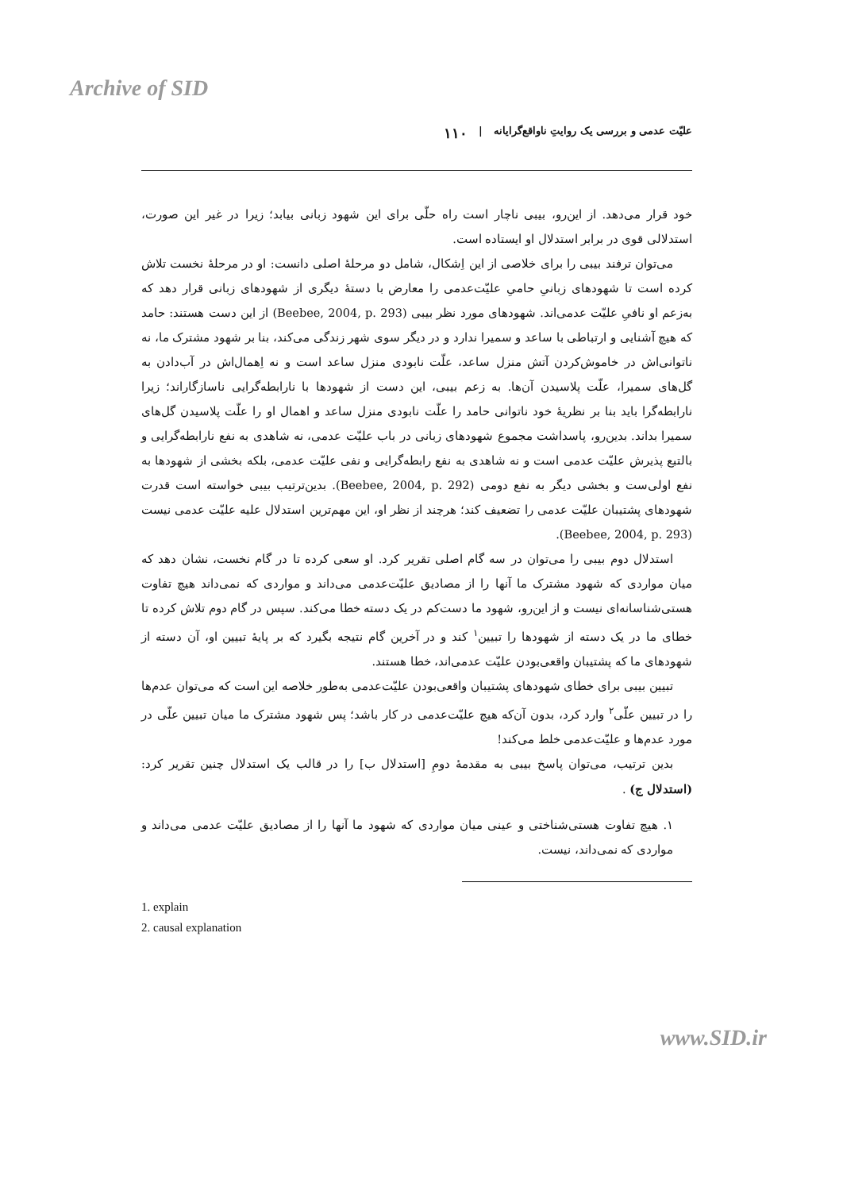Archive of SID
علیّت عدمی و بررسی یک روایتِ ناواقع‌گرایانه | ۱۱۰
خود قرار می‌دهد. از این‌رو، بیبی ناچار است راه حلّی برای این شهود زبانی بیابد؛ زیرا در غیر این صورت، استدلالی قوی در برابر استدلال او ایستاده است.
می‌توان ترفند بیبی را برای خلاصی از این اِشکال، شامل دو مرحلهٔ اصلی دانست: او در مرحلهٔ نخست تلاش کرده است تا شهودهای زبانیِ حامیِ علیّت‌عدمی را معارض با دستهٔ دیگری از شهودهای زبانی قرار دهد که به‌زعم او نافیِ علیّت عدمی‌اند. شهودهای مورد نظر بیبی (Beebee, 2004, p. 293) از این دست هستند: حامد که هیچ آشنایی و ارتباطی با ساعد و سمیرا ندارد و در دیگر سوی شهر زندگی می‌کند، بنا بر شهود مشترک ما، نه ناتوانی‌اش در خاموش‌کردن آتش منزل ساعد، علّت نابودی منزل ساعد است و نه اِهمال‌اش در آب‌دادن به گل‌های سمیرا، علّت پلاسیدن آن‌ها. به زعم بیبی، این دست از شهودها با نارابطه‌گرایی ناسازگاراند؛ زیرا نارابطه‌گرا باید بنا بر نظریهٔ خود ناتوانی حامد را علّت نابودی منزل ساعد و اهمال او را علّت پلاسیدن گل‌های سمیرا بداند. بدین‌رو، پاسداشت مجموع شهودهای زبانی در باب علیّت عدمی، نه شاهدی به نفع نارابطه‌گرایی و بالتبع پذیرش علیّت عدمی است و نه شاهدی به نفع رابطه‌گرایی و نفی علیّت عدمی، بلکه بخشی از شهودها به نفع اولی‌ست و بخشی دیگر به نفع دومی (Beebee, 2004, p. 292). بدین‌ترتیب بیبی خواسته است قدرت شهودهای پشتیبان علیّت عدمی را تضعیف کند؛ هرچند از نظر او، این مهم‌ترین استدلال علیه علیّت عدمی نیست (Beebee, 2004, p. 293).
استدلال دوم بیبی را می‌توان در سه گام اصلی تقریر کرد. او سعی کرده تا در گام نخست، نشان دهد که میان مواردی که شهود مشترک ما آنها را از مصادیق علیّت‌عدمی می‌داند و مواردی که نمی‌داند هیچ تفاوت هستی‌شناسانه‌ای نیست و از این‌رو، شهود ما دست‌کم در یک دسته خطا می‌کند. سپس در گام دوم تلاش کرده تا خطای ما در یک دسته از شهودها را تبیین<sup>۱</sup> کند و در آخرین گام نتیجه بگیرد که بر پایهٔ تبیین او، آن دسته از شهودهای ما که پشتیبان واقعی‌بودن علیّت عدمی‌اند، خطا هستند.
تبیین بیبی برای خطای شهودهای پشتیبان واقعی‌بودن علیّت‌عدمی به‌طور خلاصه این است که می‌توان عدم‌ها را در تبیین علّی<sup>۲</sup> وارد کرد، بدون آن‌که هیچ علیّت‌عدمی در کار باشد؛ پس شهود مشترک ما میان تبیین علّی در مورد عدم‌ها و علیّت‌عدمی خلط می‌کند!
بدین ترتیب، می‌توان پاسخ بیبی به مقدمهٔ دومِ [استدلال ب] را در قالب یک استدلال چنین تقریر کرد: (استدلال ج) .
۱. هیچ تفاوت هستی‌شناختی و عینی میان مواردی که شهود ما آنها را از مصادیق علیّت عدمی می‌داند و مواردی که نمی‌داند، نیست.
1. explain
2. causal explanation
www.SID.ir